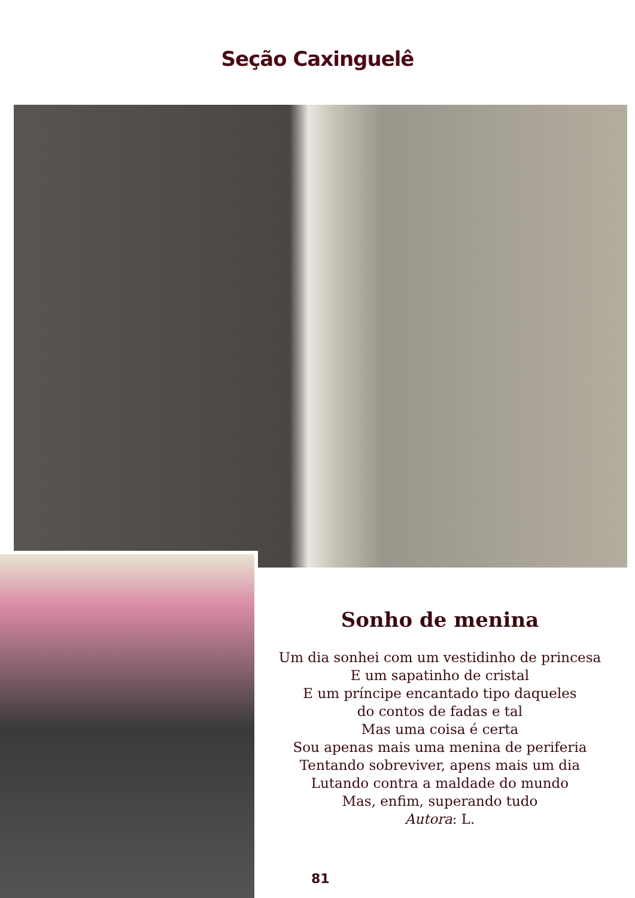Seção Caxinguelê
Sonho de menina
Um dia sonhei com um vestidinho de princesa
E um sapatinho de cristal
E um príncipe encantado tipo daqueles
do contos de fadas e tal
Mas uma coisa é certa
Sou apenas mais uma menina de periferia
Tentando sobreviver, apens mais um dia
Lutando contra a maldade do mundo
Mas, enfim, superando tudo
Autora: L.
81